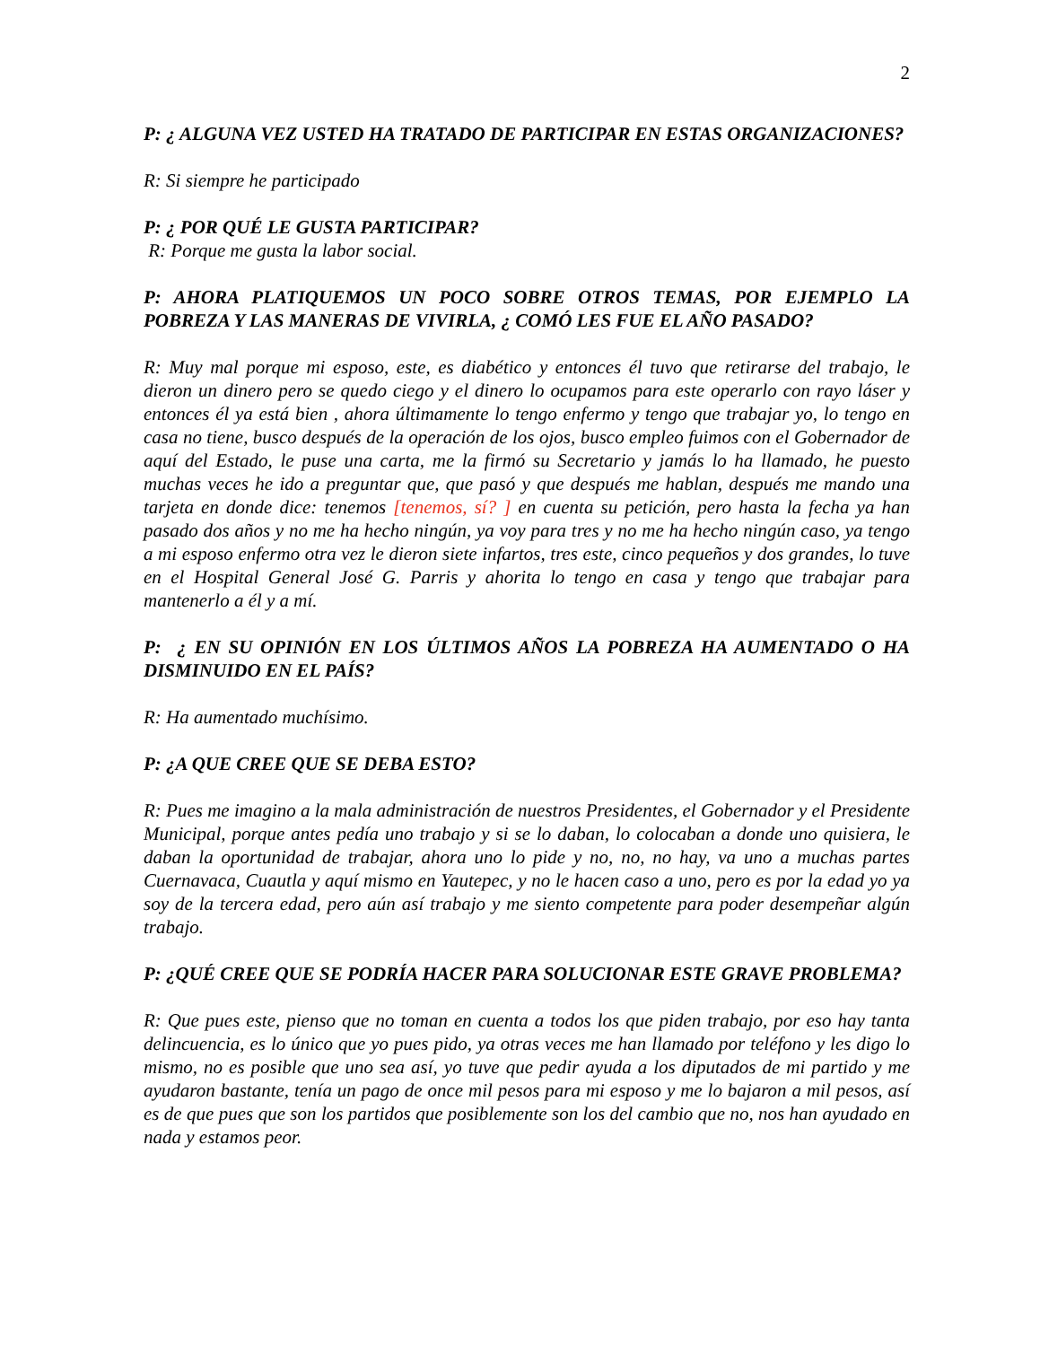2
P: ¿ ALGUNA VEZ USTED HA TRATADO DE PARTICIPAR EN ESTAS ORGANIZACIONES?
R: Si siempre he participado
P: ¿ POR QUÉ LE GUSTA PARTICIPAR?
R: Porque me gusta la labor social.
P: AHORA PLATIQUEMOS UN POCO SOBRE OTROS TEMAS, POR EJEMPLO LA POBREZA Y LAS MANERAS DE VIVIRLA, ¿ COMÓ LES FUE EL AÑO PASADO?
R: Muy mal porque mi esposo, este, es diabético y entonces él tuvo que retirarse del trabajo, le dieron un dinero pero se quedo ciego y el dinero lo ocupamos para este operarlo con rayo láser y entonces él ya está bien , ahora últimamente lo tengo enfermo y tengo que trabajar yo, lo tengo en casa no tiene, busco después de la operación de los ojos, busco empleo fuimos con el Gobernador de aquí del Estado, le puse una carta, me la firmó su Secretario y jamás lo ha llamado, he puesto muchas veces he ido a preguntar que, que pasó y que después me hablan, después me mando una tarjeta en donde dice: tenemos [tenemos, sí? ] en cuenta su petición, pero hasta la fecha ya han pasado dos años y no me ha hecho ningún, ya voy para tres y no me ha hecho ningún caso, ya tengo a mi esposo enfermo otra vez le dieron siete infartos, tres este, cinco pequeños y dos grandes, lo tuve en el Hospital General José G. Parris y ahorita lo tengo en casa y tengo que trabajar para mantenerlo a él y a mí.
P: ¿ EN SU OPINIÓN EN LOS ÚLTIMOS AÑOS LA POBREZA HA AUMENTADO O HA DISMINUIDO EN EL PAÍS?
R: Ha aumentado muchísimo.
P: ¿A QUE CREE QUE SE DEBA ESTO?
R: Pues me imagino a la mala administración de nuestros Presidentes, el Gobernador y el Presidente Municipal, porque antes pedía uno trabajo y si se lo daban, lo colocaban a donde uno quisiera, le daban la oportunidad de trabajar, ahora uno lo pide y no, no, no hay, va uno a muchas partes Cuernavaca, Cuautla y aquí mismo en Yautepec, y no le hacen caso a uno, pero es por la edad yo ya soy de la tercera edad, pero aún así trabajo y me siento competente para poder desempeñar algún trabajo.
P: ¿QUÉ CREE QUE SE PODRÍA HACER PARA SOLUCIONAR ESTE GRAVE PROBLEMA?
R: Que pues este, pienso que no toman en cuenta a todos los que piden trabajo, por eso hay tanta delincuencia, es lo único que yo pues pido, ya otras veces me han llamado por teléfono y les digo lo mismo, no es posible que uno sea así, yo tuve que pedir ayuda a los diputados de mi partido y me ayudaron bastante, tenía un pago de once mil pesos para mi esposo y me lo bajaron a mil pesos, así es de que pues que son los partidos que posiblemente son los del cambio que no, nos han ayudado en nada y estamos peor.